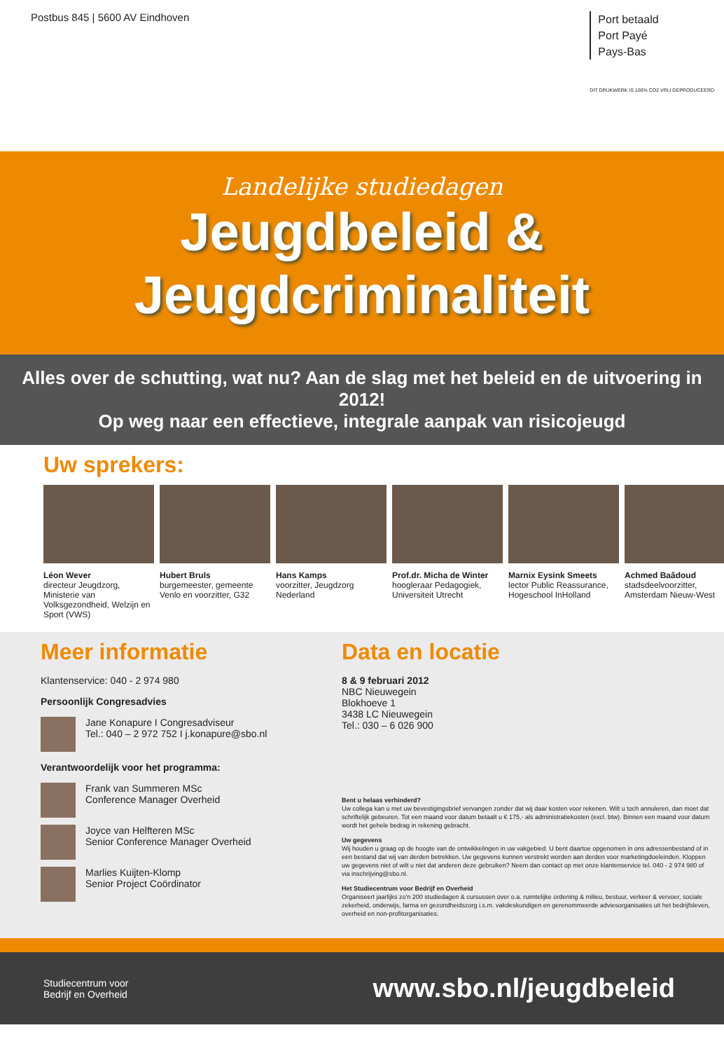Postbus 845 | 5600 AV Eindhoven
Port betaald
Port Payé
Pays-Bas
DIT DRUKWERK IS 100% CO2 VRIJ GEPRODUCEERD
Landelijke studiedagen
Jeugdbeleid &
Jeugdcriminaliteit
Alles over de schutting, wat nu? Aan de slag met het beleid en de uitvoering in 2012!
Op weg naar een effectieve, integrale aanpak van risicojeugd
Uw sprekers:
Léon Wever
directeur Jeugdzorg, Ministerie van Volksgezondheid, Welzijn en Sport (VWS)
Hubert Bruls
burgemeester, gemeente Venlo en voorzitter, G32
Hans Kamps
voorzitter, Jeugdzorg Nederland
Prof.dr. Micha de Winter
hoogleraar Pedagogiek, Universiteit Utrecht
Marnix Eysink Smeets
lector Public Reassurance, Hogeschool InHolland
Achmed Baâdoud
stadsdeelvoorzitter, Amsterdam Nieuw-West
Meer informatie
Klantenservice: 040 - 2 974 980
Persoonlijk Congresadvies
Jane Konapure I Congresadviseur
Tel.: 040 – 2 972 752 I j.konapure@sbo.nl
Verantwoordelijk voor het programma:
Frank van Summeren MSc
Conference Manager Overheid
Joyce van Helfteren MSc
Senior Conference Manager Overheid
Marlies Kuijten-Klomp
Senior Project Coördinator
Data en locatie
8 & 9 februari 2012
NBC Nieuwegein
Blokhoeve 1
3438 LC Nieuwegein
Tel.: 030 – 6 026 900
Bent u helaas verhinderd?
Uw collega kan u met uw bevestigingsbrief vervangen zonder dat wij daar kosten voor rekenen. Wilt u toch annuleren, dan moet dat schriftelijk gebeuren. Tot een maand voor datum betaalt u € 175,- als administratiekosten (excl. btw). Binnen een maand voor datum wordt het gehele bedrag in rekening gebracht.
Uw gegevens
Wij houden u graag op de hoogte van de ontwikkelingen in uw vakgebied. U bent daartoe opgenomen in ons adressenbestand of in een bestand dat wij van derden betrekken. Uw gegevens kunnen verstrekt worden aan derden voor marketingdoeleinden. Kloppen uw gegevens niet of wilt u niet dat anderen deze gebruiken? Neem dan contact op met onze klantenservice tel. 040 - 2 974 980 of via inschrijving@sbo.nl.
Het Studiecentrum voor Bedrijf en Overheid
Organiseert jaarlijks zo'n 200 studiedagen & cursussen over o.a. ruimtelijke ordening & milieu, bestuur, verkeer & vervoer, sociale zekerheid, onderwijs, farma en gezondheidszorg i.s.m. vakdeskundigen en gerenommeerde adviesorganisaties uit het bedrijfsleven, overheid en non-profitorganisaties.
Studiecentrum voor
Bedrijf en Overheid
www.sbo.nl/jeugdbeleid